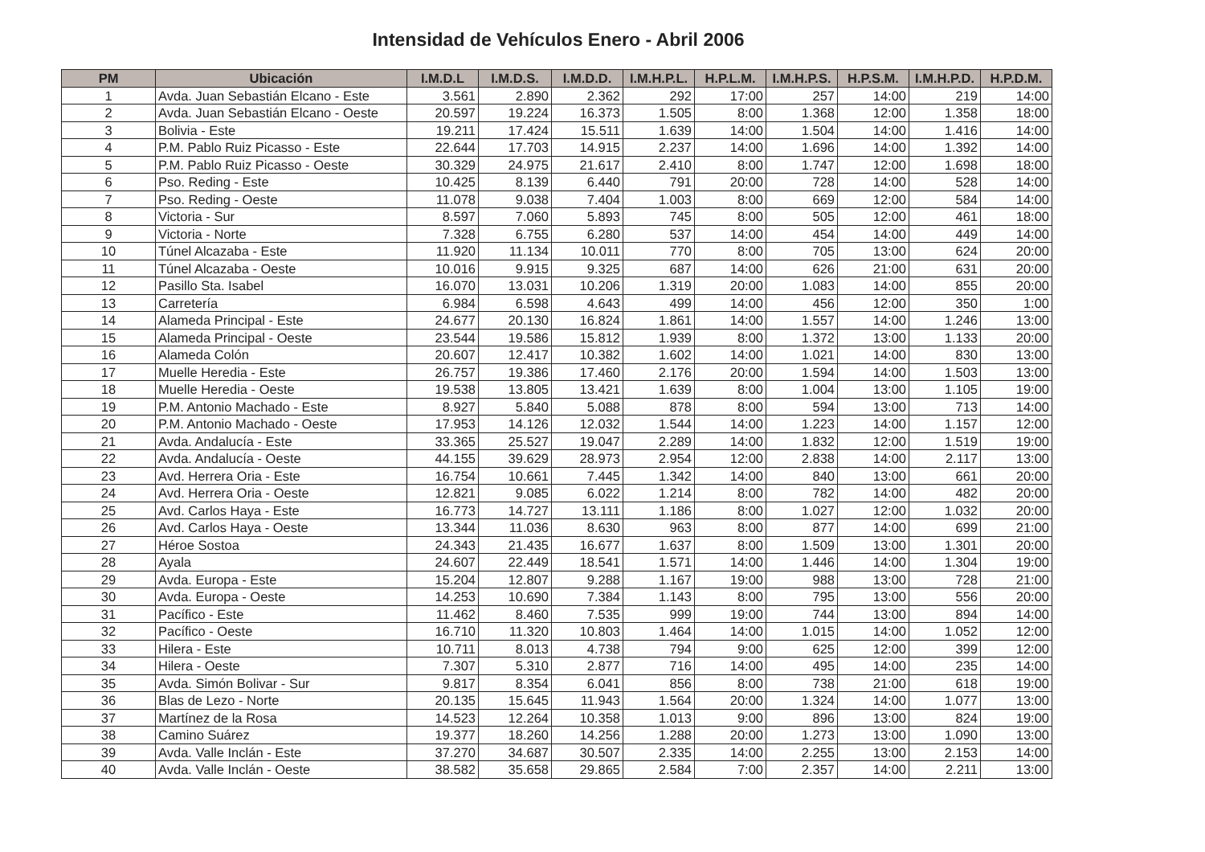Intensidad de Vehículos Enero - Abril 2006
| PM | Ubicación | I.M.D.L | I.M.D.S. | I.M.D.D. | I.M.H.P.L. | H.P.L.M. | I.M.H.P.S. | H.P.S.M. | I.M.H.P.D. | H.P.D.M. |
| --- | --- | --- | --- | --- | --- | --- | --- | --- | --- | --- |
| 1 | Avda. Juan Sebastián Elcano - Este | 3.561 | 2.890 | 2.362 | 292 | 17:00 | 257 | 14:00 | 219 | 14:00 |
| 2 | Avda. Juan Sebastián Elcano - Oeste | 20.597 | 19.224 | 16.373 | 1.505 | 8:00 | 1.368 | 12:00 | 1.358 | 18:00 |
| 3 | Bolivia - Este | 19.211 | 17.424 | 15.511 | 1.639 | 14:00 | 1.504 | 14:00 | 1.416 | 14:00 |
| 4 | P.M. Pablo Ruiz Picasso - Este | 22.644 | 17.703 | 14.915 | 2.237 | 14:00 | 1.696 | 14:00 | 1.392 | 14:00 |
| 5 | P.M. Pablo Ruiz Picasso - Oeste | 30.329 | 24.975 | 21.617 | 2.410 | 8:00 | 1.747 | 12:00 | 1.698 | 18:00 |
| 6 | Pso. Reding - Este | 10.425 | 8.139 | 6.440 | 791 | 20:00 | 728 | 14:00 | 528 | 14:00 |
| 7 | Pso. Reding - Oeste | 11.078 | 9.038 | 7.404 | 1.003 | 8:00 | 669 | 12:00 | 584 | 14:00 |
| 8 | Victoria - Sur | 8.597 | 7.060 | 5.893 | 745 | 8:00 | 505 | 12:00 | 461 | 18:00 |
| 9 | Victoria - Norte | 7.328 | 6.755 | 6.280 | 537 | 14:00 | 454 | 14:00 | 449 | 14:00 |
| 10 | Túnel Alcazaba - Este | 11.920 | 11.134 | 10.011 | 770 | 8:00 | 705 | 13:00 | 624 | 20:00 |
| 11 | Túnel Alcazaba - Oeste | 10.016 | 9.915 | 9.325 | 687 | 14:00 | 626 | 21:00 | 631 | 20:00 |
| 12 | Pasillo Sta. Isabel | 16.070 | 13.031 | 10.206 | 1.319 | 20:00 | 1.083 | 14:00 | 855 | 20:00 |
| 13 | Carretería | 6.984 | 6.598 | 4.643 | 499 | 14:00 | 456 | 12:00 | 350 | 1:00 |
| 14 | Alameda Principal - Este | 24.677 | 20.130 | 16.824 | 1.861 | 14:00 | 1.557 | 14:00 | 1.246 | 13:00 |
| 15 | Alameda Principal - Oeste | 23.544 | 19.586 | 15.812 | 1.939 | 8:00 | 1.372 | 13:00 | 1.133 | 20:00 |
| 16 | Alameda Colón | 20.607 | 12.417 | 10.382 | 1.602 | 14:00 | 1.021 | 14:00 | 830 | 13:00 |
| 17 | Muelle Heredia - Este | 26.757 | 19.386 | 17.460 | 2.176 | 20:00 | 1.594 | 14:00 | 1.503 | 13:00 |
| 18 | Muelle Heredia - Oeste | 19.538 | 13.805 | 13.421 | 1.639 | 8:00 | 1.004 | 13:00 | 1.105 | 19:00 |
| 19 | P.M. Antonio Machado - Este | 8.927 | 5.840 | 5.088 | 878 | 8:00 | 594 | 13:00 | 713 | 14:00 |
| 20 | P.M. Antonio Machado - Oeste | 17.953 | 14.126 | 12.032 | 1.544 | 14:00 | 1.223 | 14:00 | 1.157 | 12:00 |
| 21 | Avda. Andalucía - Este | 33.365 | 25.527 | 19.047 | 2.289 | 14:00 | 1.832 | 12:00 | 1.519 | 19:00 |
| 22 | Avda. Andalucía - Oeste | 44.155 | 39.629 | 28.973 | 2.954 | 12:00 | 2.838 | 14:00 | 2.117 | 13:00 |
| 23 | Avd. Herrera Oria - Este | 16.754 | 10.661 | 7.445 | 1.342 | 14:00 | 840 | 13:00 | 661 | 20:00 |
| 24 | Avd. Herrera Oria - Oeste | 12.821 | 9.085 | 6.022 | 1.214 | 8:00 | 782 | 14:00 | 482 | 20:00 |
| 25 | Avd. Carlos Haya - Este | 16.773 | 14.727 | 13.111 | 1.186 | 8:00 | 1.027 | 12:00 | 1.032 | 20:00 |
| 26 | Avd. Carlos Haya - Oeste | 13.344 | 11.036 | 8.630 | 963 | 8:00 | 877 | 14:00 | 699 | 21:00 |
| 27 | Héroe Sostoa | 24.343 | 21.435 | 16.677 | 1.637 | 8:00 | 1.509 | 13:00 | 1.301 | 20:00 |
| 28 | Ayala | 24.607 | 22.449 | 18.541 | 1.571 | 14:00 | 1.446 | 14:00 | 1.304 | 19:00 |
| 29 | Avda. Europa - Este | 15.204 | 12.807 | 9.288 | 1.167 | 19:00 | 988 | 13:00 | 728 | 21:00 |
| 30 | Avda. Europa - Oeste | 14.253 | 10.690 | 7.384 | 1.143 | 8:00 | 795 | 13:00 | 556 | 20:00 |
| 31 | Pacífico - Este | 11.462 | 8.460 | 7.535 | 999 | 19:00 | 744 | 13:00 | 894 | 14:00 |
| 32 | Pacífico - Oeste | 16.710 | 11.320 | 10.803 | 1.464 | 14:00 | 1.015 | 14:00 | 1.052 | 12:00 |
| 33 | Hilera - Este | 10.711 | 8.013 | 4.738 | 794 | 9:00 | 625 | 12:00 | 399 | 12:00 |
| 34 | Hilera - Oeste | 7.307 | 5.310 | 2.877 | 716 | 14:00 | 495 | 14:00 | 235 | 14:00 |
| 35 | Avda. Simón Bolivar - Sur | 9.817 | 8.354 | 6.041 | 856 | 8:00 | 738 | 21:00 | 618 | 19:00 |
| 36 | Blas de Lezo - Norte | 20.135 | 15.645 | 11.943 | 1.564 | 20:00 | 1.324 | 14:00 | 1.077 | 13:00 |
| 37 | Martínez de la Rosa | 14.523 | 12.264 | 10.358 | 1.013 | 9:00 | 896 | 13:00 | 824 | 19:00 |
| 38 | Camino Suárez | 19.377 | 18.260 | 14.256 | 1.288 | 20:00 | 1.273 | 13:00 | 1.090 | 13:00 |
| 39 | Avda. Valle Inclán - Este | 37.270 | 34.687 | 30.507 | 2.335 | 14:00 | 2.255 | 13:00 | 2.153 | 14:00 |
| 40 | Avda. Valle Inclán - Oeste | 38.582 | 35.658 | 29.865 | 2.584 | 7:00 | 2.357 | 14:00 | 2.211 | 13:00 |